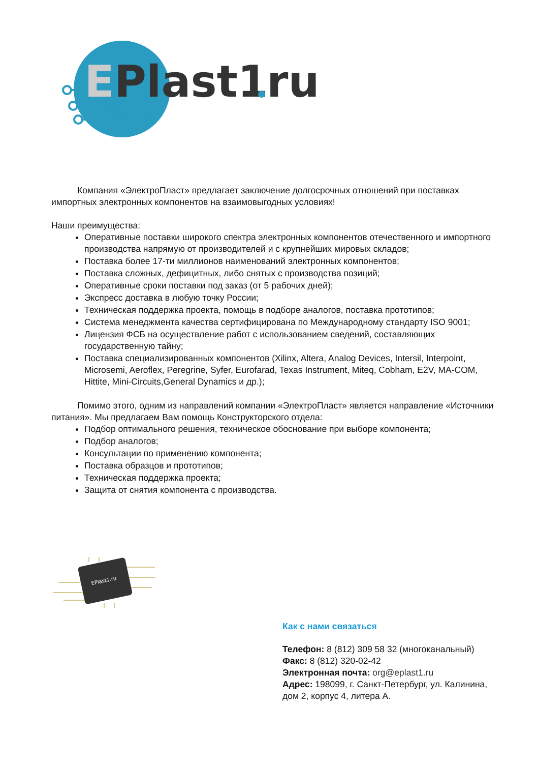Plast1
E
ru
Компания «ЭлектроПласт» предлагает заключение долгосрочных отношений при поставках импортных электронных компонентов на взаимовыгодных условиях!
Наши преимущества:
Оперативные поставки широкого спектра электронных компонентов отечественного и импортного производства напрямую от производителей и с крупнейших мировых складов;
Поставка более 17-ти миллионов наименований электронных компонентов;
Поставка сложных, дефицитных, либо снятых с производства позиций;
Оперативные сроки поставки под заказ (от 5 рабочих дней);
Экспресс доставка в любую точку России;
Техническая поддержка проекта, помощь в подборе аналогов, поставка прототипов;
Система менеджмента качества сертифицирована по Международному стандарту ISO 9001;
Лицензия ФСБ на осуществление работ с использованием сведений, составляющих государственную тайну;
Поставка специализированных компонентов (Xilinx, Altera, Analog Devices, Intersil, Interpoint, Microsemi, Aeroflex, Peregrine, Syfer, Eurofarad, Texas Instrument, Miteq, Cobham, E2V, MA-COM, Hittite, Mini-Circuits,General Dynamics и др.);
Помимо этого, одним из направлений компании «ЭлектроПласт» является направление «Источники питания». Мы предлагаем Вам помощь Конструкторского отдела:
Подбор оптимального решения, техническое обоснование при выборе компонента;
Подбор аналогов;
Консультации по применению компонента;
Поставка образцов и прототипов;
Техническая поддержка проекта;
Защита от снятия компонента с производства.
EPlast1.ru
Как с нами связаться
Телефон: 8 (812) 309 58 32 (многоканальный)
Факс: 8 (812) 320-02-42
Электронная почта: org@eplast1.ru
Адрес: 198099, г. Санкт-Петербург, ул. Калинина, дом 2, корпус 4, литера А.